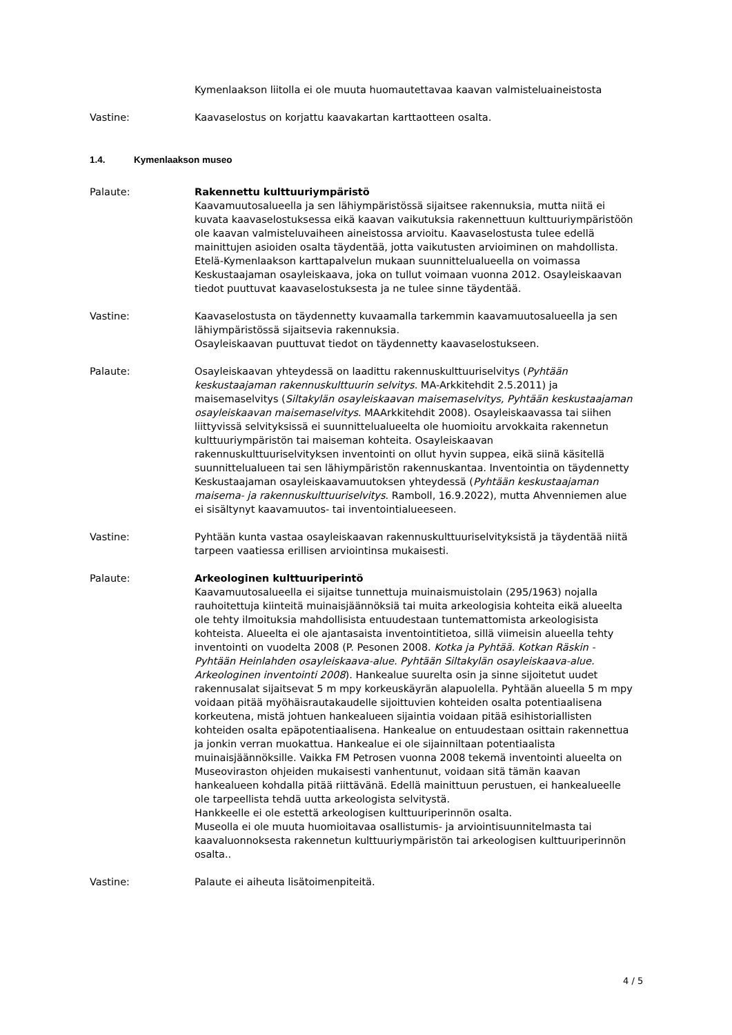Kymenlaakson liitolla ei ole muuta huomautettavaa kaavan valmisteluaineistosta
Vastine: Kaavaselostus on korjattu kaavakartan karttaotteen osalta.
1.4. Kymenlaakson museo
Palaute: Rakennettu kulttuuriympäristö
Kaavamuutosalueella ja sen lähiympäristössä sijaitsee rakennuksia, mutta niitä ei kuvata kaavaselostuksessa eikä kaavan vaikutuksia rakennettuun kulttuuriympäristöön ole kaavan valmisteluvaiheen aineistossa arvioitu. Kaavaselostusta tulee edellä mainittujen asioiden osalta täydentää, jotta vaikutusten arvioiminen on mahdollista.
Etelä-Kymenlaakson karttapalvelun mukaan suunnittelualueella on voimassa Keskustaajaman osayleiskaava, joka on tullut voimaan vuonna 2012. Osayleiskaavan tiedot puuttuvat kaavaselostuksesta ja ne tulee sinne täydentää.
Vastine: Kaavaselostusta on täydennetty kuvaamalla tarkemmin kaavamuutosalueella ja sen lähiympäristössä sijaitsevia rakennuksia.
Osayleiskaavan puuttuvat tiedot on täydennetty kaavaselostukseen.
Palaute: Osayleiskaavan yhteydessä on laadittu rakennuskulttuuriselvitys (Pyhtään keskustaajaman rakennuskulttuurin selvitys. MA-Arkkitehdit 2.5.2011) ja maisemaselvitys (Siltakylän osayleiskaavan maisemaselvitys, Pyhtään keskustaajaman osayleiskaavan maisemaselvitys. MAArkkitehdit 2008). Osayleiskaavassa tai siihen liittyvissä selvityksissä ei suunnittelualueelta ole huomioitu arvokkaita rakennetun kulttuuriympäristön tai maiseman kohteita. Osayleiskaavan rakennuskulttuuriselvityksen inventointi on ollut hyvin suppea, eikä siinä käsitellä suunnittelualueen tai sen lähiympäristön rakennuskantaa. Inventointia on täydennetty Keskustaajaman osayleiskaavamuutoksen yhteydessä (Pyhtään keskustaajaman maisema- ja rakennuskulttuuriselvitys. Ramboll, 16.9.2022), mutta Ahvenniemen alue ei sisältynyt kaavamuutos- tai inventointialueeseen.
Vastine: Pyhtään kunta vastaa osayleiskaavan rakennuskulttuuriselvityksistä ja täydentää niitä tarpeen vaatiessa erillisen arviointinsa mukaisesti.
Palaute: Arkeologinen kulttuuriperintö
Kaavamuutosalueella ei sijaitse tunnettuja muinaismuistolain (295/1963) nojalla rauhoitettuja kiinteitä muinaisjäännöksiä tai muita arkeologisia kohteita eikä alueelta ole tehty ilmoituksia mahdollisista entuudestaan tuntemattomista arkeologisista kohteista. Alueelta ei ole ajantasaista inventointitietoa, sillä viimeisin alueella tehty inventointi on vuodelta 2008 (P. Pesonen 2008. Kotka ja Pyhtää. Kotkan Räskin - Pyhtään Heinlahden osayleiskaava-alue. Pyhtään Siltakylän osayleiskaava-alue. Arkeologinen inventointi 2008). Hankealue suurelta osin ja sinne sijoitetut uudet rakennusalat sijaitsevat 5 m mpy korkeuskäyrän alapuolella. Pyhtään alueella 5 m mpy voidaan pitää myöhäisrautakaudelle sijoittuvien kohteiden osalta potentiaalisena korkeutena, mistä johtuen hankealueen sijaintia voidaan pitää esihistoriallisten kohteiden osalta epäpotentiaalisena. Hankealue on entuudestaan osittain rakennettua ja jonkin verran muokattua. Hankealue ei ole sijainniltaan potentiaalista muinaisjäännöksille. Vaikka FM Petrosen vuonna 2008 tekemä inventointi alueelta on Museoviraston ohjeiden mukaisesti vanhentunut, voidaan sitä tämän kaavan hankealueen kohdalla pitää riittävänä. Edellä mainittuun perustuen, ei hankealueelle ole tarpeellista tehdä uutta arkeologista selvitystä.
Hankkeelle ei ole estettä arkeologisen kulttuuriperinnön osalta.
Museolla ei ole muuta huomioitavaa osallistumis- ja arviointisuunnitelmasta tai kaavaluonnoksesta rakennetun kulttuuriympäristön tai arkeologisen kulttuuriperinnön osalta..
Vastine: Palaute ei aiheuta lisätoimenpiteitä.
4 / 5